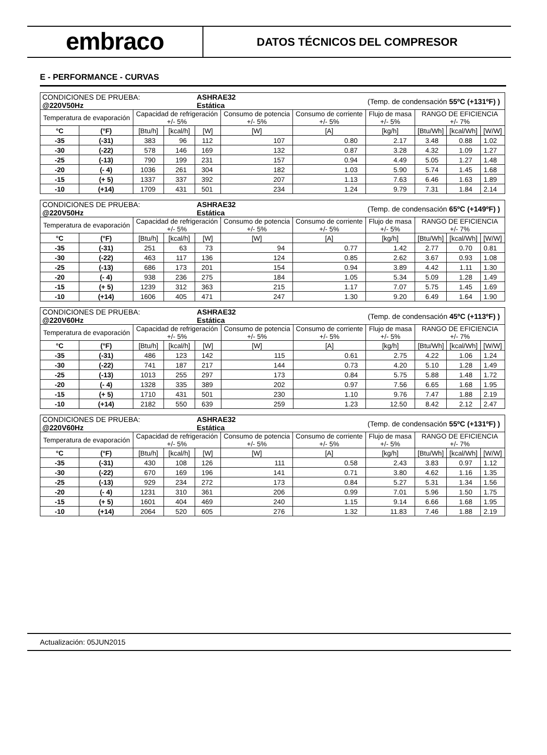embraco
DATOS TÉCNICOS DEL COMPRESOR
E - PERFORMANCE - CURVAS
| CONDICIONES DE PRUEBA: @220V50Hz | | | | ASHRAE32 Estática | | | (Temp. de condensación 55ºC (+131ºF) ) | | | |
| Temperatura de evaporación | | Capacidad de refrigeración +/- 5% | | | Consumo de potencia +/- 5% | Consumo de corriente +/- 5% | Flujo de masa +/- 5% | RANGO DE EFICIENCIA +/- 7% | | |
| °C | (°F) | [Btu/h] | [kcal/h] | [W] | [W] | [A] | [kg/h] | [Btu/Wh] | [kcal/Wh] | [W/W] |
| -35 | (-31) | 383 | 96 | 112 | 107 | 0.80 | 2.17 | 3.48 | 0.88 | 1.02 |
| -30 | (-22) | 578 | 146 | 169 | 132 | 0.87 | 3.28 | 4.32 | 1.09 | 1.27 |
| -25 | (-13) | 790 | 199 | 231 | 157 | 0.94 | 4.49 | 5.05 | 1.27 | 1.48 |
| -20 | (- 4) | 1036 | 261 | 304 | 182 | 1.03 | 5.90 | 5.74 | 1.45 | 1.68 |
| -15 | (+ 5) | 1337 | 337 | 392 | 207 | 1.13 | 7.63 | 6.46 | 1.63 | 1.89 |
| -10 | (+14) | 1709 | 431 | 501 | 234 | 1.24 | 9.79 | 7.31 | 1.84 | 2.14 |
| CONDICIONES DE PRUEBA: @220V50Hz | | | | ASHRAE32 Estática | | | (Temp. de condensación 65ºC (+149ºF) ) | | | |
| Temperatura de evaporación | | Capacidad de refrigeración +/- 5% | | | Consumo de potencia +/- 5% | Consumo de corriente +/- 5% | Flujo de masa +/- 5% | RANGO DE EFICIENCIA +/- 7% | | |
| °C | (°F) | [Btu/h] | [kcal/h] | [W] | [W] | [A] | [kg/h] | [Btu/Wh] | [kcal/Wh] | [W/W] |
| -35 | (-31) | 251 | 63 | 73 | 94 | 0.77 | 1.42 | 2.77 | 0.70 | 0.81 |
| -30 | (-22) | 463 | 117 | 136 | 124 | 0.85 | 2.62 | 3.67 | 0.93 | 1.08 |
| -25 | (-13) | 686 | 173 | 201 | 154 | 0.94 | 3.89 | 4.42 | 1.11 | 1.30 |
| -20 | (- 4) | 938 | 236 | 275 | 184 | 1.05 | 5.34 | 5.09 | 1.28 | 1.49 |
| -15 | (+ 5) | 1239 | 312 | 363 | 215 | 1.17 | 7.07 | 5.75 | 1.45 | 1.69 |
| -10 | (+14) | 1606 | 405 | 471 | 247 | 1.30 | 9.20 | 6.49 | 1.64 | 1.90 |
| CONDICIONES DE PRUEBA: @220V60Hz | | | | ASHRAE32 Estática | | | (Temp. de condensación 45ºC (+113ºF) ) | | | |
| Temperatura de evaporación | | Capacidad de refrigeración +/- 5% | | | Consumo de potencia +/- 5% | Consumo de corriente +/- 5% | Flujo de masa +/- 5% | RANGO DE EFICIENCIA +/- 7% | | |
| °C | (°F) | [Btu/h] | [kcal/h] | [W] | [W] | [A] | [kg/h] | [Btu/Wh] | [kcal/Wh] | [W/W] |
| -35 | (-31) | 486 | 123 | 142 | 115 | 0.61 | 2.75 | 4.22 | 1.06 | 1.24 |
| -30 | (-22) | 741 | 187 | 217 | 144 | 0.73 | 4.20 | 5.10 | 1.28 | 1.49 |
| -25 | (-13) | 1013 | 255 | 297 | 173 | 0.84 | 5.75 | 5.88 | 1.48 | 1.72 |
| -20 | (- 4) | 1328 | 335 | 389 | 202 | 0.97 | 7.56 | 6.65 | 1.68 | 1.95 |
| -15 | (+ 5) | 1710 | 431 | 501 | 230 | 1.10 | 9.76 | 7.47 | 1.88 | 2.19 |
| -10 | (+14) | 2182 | 550 | 639 | 259 | 1.23 | 12.50 | 8.42 | 2.12 | 2.47 |
| CONDICIONES DE PRUEBA: @220V60Hz | | | | ASHRAE32 Estática | | | (Temp. de condensación 55ºC (+131ºF) ) | | | |
| Temperatura de evaporación | | Capacidad de refrigeración +/- 5% | | | Consumo de potencia +/- 5% | Consumo de corriente +/- 5% | Flujo de masa +/- 5% | RANGO DE EFICIENCIA +/- 7% | | |
| °C | (°F) | [Btu/h] | [kcal/h] | [W] | [W] | [A] | [kg/h] | [Btu/Wh] | [kcal/Wh] | [W/W] |
| -35 | (-31) | 430 | 108 | 126 | 111 | 0.58 | 2.43 | 3.83 | 0.97 | 1.12 |
| -30 | (-22) | 670 | 169 | 196 | 141 | 0.71 | 3.80 | 4.62 | 1.16 | 1.35 |
| -25 | (-13) | 929 | 234 | 272 | 173 | 0.84 | 5.27 | 5.31 | 1.34 | 1.56 |
| -20 | (- 4) | 1231 | 310 | 361 | 206 | 0.99 | 7.01 | 5.96 | 1.50 | 1.75 |
| -15 | (+ 5) | 1601 | 404 | 469 | 240 | 1.15 | 9.14 | 6.66 | 1.68 | 1.95 |
| -10 | (+14) | 2064 | 520 | 605 | 276 | 1.32 | 11.83 | 7.46 | 1.88 | 2.19 |
Actualización: 05JUN2015